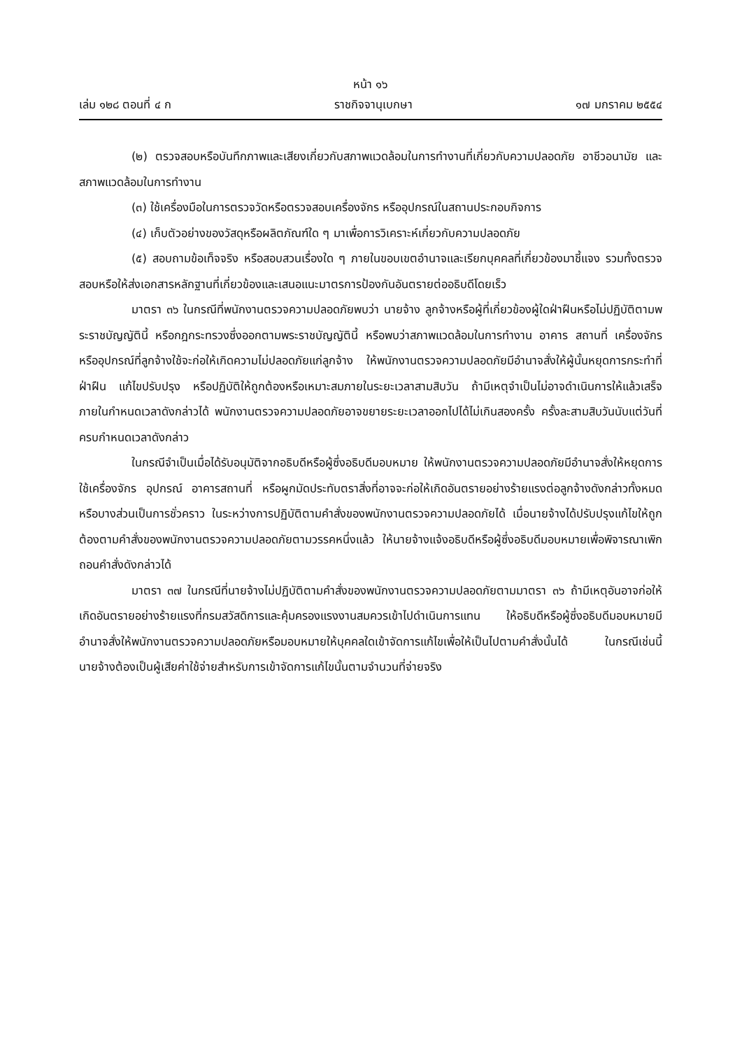หน้า ๑๖
เล่ม ๑๒๘ ตอนที่ ๔ ก ราชกิจจานุเบกษา ๑๗ มกราคม ๒๕๕๔
(๒) ตรวจสอบหรือบันทึกภาพและเสียงเกี่ยวกับสภาพแวดล้อมในการทำงานที่เกี่ยวกับความปลอดภัย อาชีวอนามัย และสภาพแวดล้อมในการทำงาน
(๓) ใช้เครื่องมือในการตรวจวัดหรือตรวจสอบเครื่องจักร หรืออุปกรณ์ในสถานประกอบกิจการ
(๔) เก็บตัวอย่างของวัสดุหรือผลิตภัณฑ์ใด ๆ มาเพื่อการวิเคราะห์เกี่ยวกับความปลอดภัย
(๕) สอบถามข้อเท็จจริง หรือสอบสวนเรื่องใด ๆ ภายในขอบเขตอำนาจและเรียกบุคคลที่เกี่ยวข้องมาชี้แจง รวมทั้งตรวจสอบหรือให้ส่งเอกสารหลักฐานที่เกี่ยวข้องและเสนอแนะมาตรการป้องกันอันตรายต่ออธิบดีโดยเร็ว
มาตรา ๓๖ ในกรณีที่พนักงานตรวจความปลอดภัยพบว่า นายจ้าง ลูกจ้างหรือผู้ที่เกี่ยวข้องผู้ใดฝ่าฝืนหรือไม่ปฏิบัติตามพระราชบัญญัตินี้ หรือกฎกระทรวงซึ่งออกตามพระราชบัญญัตินี้ หรือพบว่าสภาพแวดล้อมในการทำงาน อาคาร สถานที่ เครื่องจักรหรืออุปกรณ์ที่ลูกจ้างใช้จะก่อให้เกิดความไม่ปลอดภัยแก่ลูกจ้าง ให้พนักงานตรวจความปลอดภัยมีอำนาจสั่งให้ผู้นั้นหยุดการกระทำที่ฝ่าฝืน แก้ไขปรับปรุง หรือปฏิบัติให้ถูกต้องหรือเหมาะสมภายในระยะเวลาสามสิบวัน ถ้ามีเหตุจำเป็นไม่อาจดำเนินการให้แล้วเสร็จภายในกำหนดเวลาดังกล่าวได้ พนักงานตรวจความปลอดภัยอาจขยายระยะเวลาออกไปได้ไม่เกินสองครั้ง ครั้งละสามสิบวันนับแต่วันที่ครบกำหนดเวลาดังกล่าว
ในกรณีจำเป็นเมื่อได้รับอนุมัติจากอธิบดีหรือผู้ซึ่งอธิบดีมอบหมาย ให้พนักงานตรวจความปลอดภัยมีอำนาจสั่งให้หยุดการใช้เครื่องจักร อุปกรณ์ อาคารสถานที่ หรือผูกมัดประทับตราสิ่งที่อาจจะก่อให้เกิดอันตรายอย่างร้ายแรงต่อลูกจ้างดังกล่าวทั้งหมดหรือบางส่วนเป็นการชั่วคราว ในระหว่างการปฏิบัติตามคำสั่งของพนักงานตรวจความปลอดภัยได้ เมื่อนายจ้างได้ปรับปรุงแก้ไขให้ถูกต้องตามคำสั่งของพนักงานตรวจความปลอดภัยตามวรรคหนึ่งแล้ว ให้นายจ้างแจ้งอธิบดีหรือผู้ซึ่งอธิบดีมอบหมายเพื่อพิจารณาเพิกถอนคำสั่งดังกล่าวได้
มาตรา ๓๗ ในกรณีที่นายจ้างไม่ปฏิบัติตามคำสั่งของพนักงานตรวจความปลอดภัยตามมาตรา ๓๖ ถ้ามีเหตุอันอาจก่อให้เกิดอันตรายอย่างร้ายแรงที่กรมสวัสดิการและคุ้มครองแรงงานสมควรเข้าไปดำเนินการแทน ให้อธิบดีหรือผู้ซึ่งอธิบดีมอบหมายมีอำนาจสั่งให้พนักงานตรวจความปลอดภัยหรือมอบหมายให้บุคคลใดเข้าจัดการแก้ไขเพื่อให้เป็นไปตามคำสั่งนั้นได้ ในกรณีเช่นนี้นายจ้างต้องเป็นผู้เสียค่าใช้จ่ายสำหรับการเข้าจัดการแก้ไขนั้นตามจำนวนที่จ่ายจริง